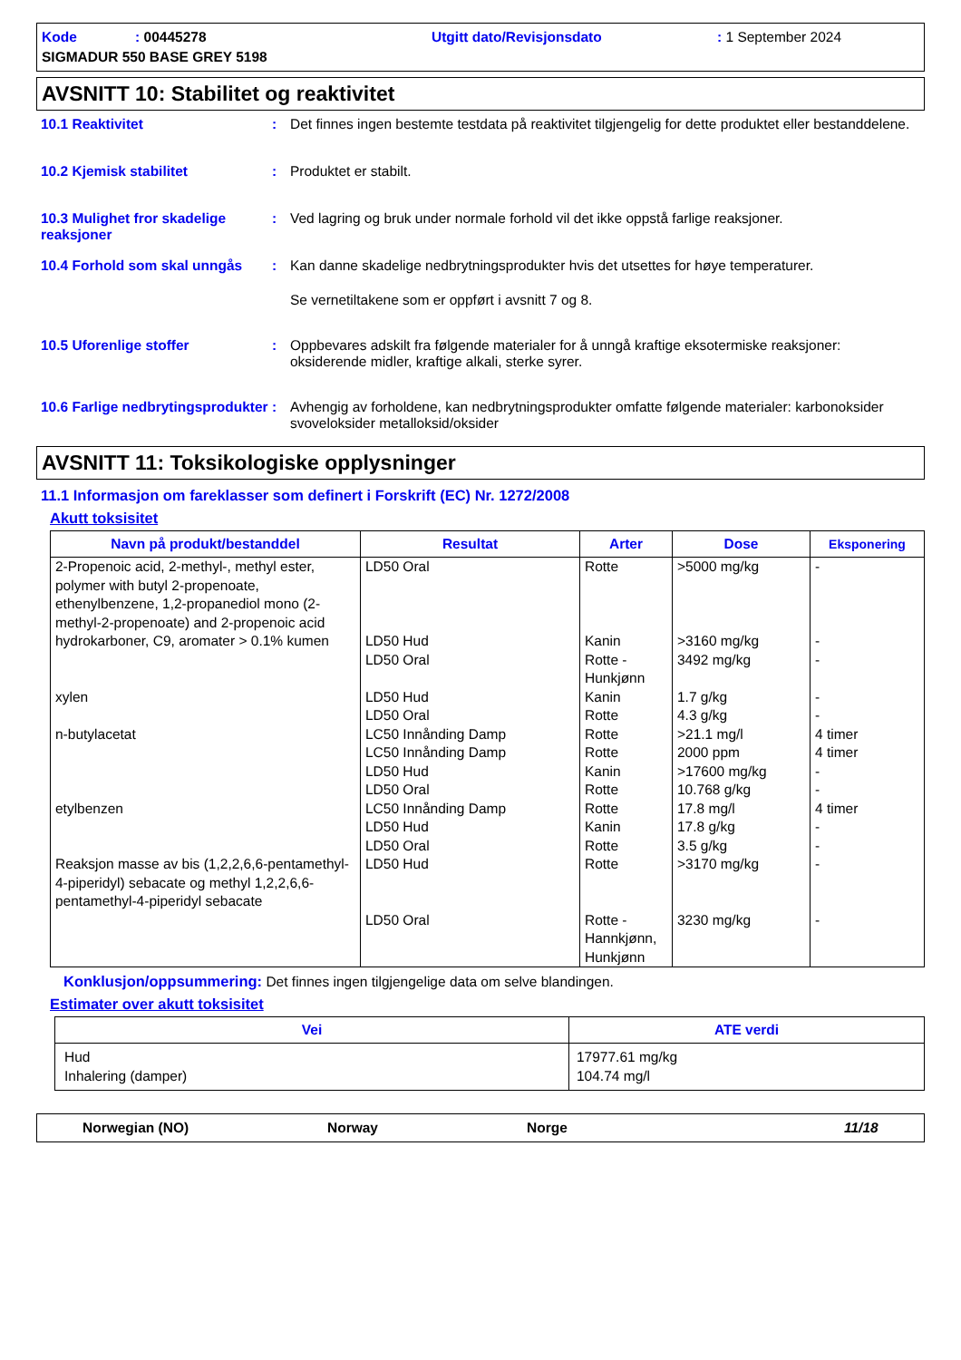Kode : 00445278
Utgitt dato/Revisjonsdato
: 1 September 2024
SIGMADUR 550 BASE GREY 5198
AVSNITT 10: Stabilitet og reaktivitet
10.1 Reaktivitet
:
Det finnes ingen bestemte testdata på reaktivitet tilgjengelig for dette produktet eller bestanddelene.
10.2 Kjemisk stabilitet
:
Produktet er stabilt.
10.3 Mulighet fror skadelige reaksjoner
:
Ved lagring og bruk under normale forhold vil det ikke oppstå farlige reaksjoner.
10.4 Forhold som skal unngås
:
Kan danne skadelige nedbrytningsprodukter hvis det utsettes for høye temperaturer.
Se vernetiltakene som er oppført i avsnitt 7 og 8.
10.5 Uforenlige stoffer
:
Oppbevares adskilt fra følgende materialer for å unngå kraftige eksotermiske reaksjoner: oksiderende midler, kraftige alkali, sterke syrer.
10.6 Farlige nedbrytingsprodukter
:
Avhengig av forholdene, kan nedbrytningsprodukter omfatte følgende materialer: karbonoksider svoveloksider metalloksid/oksider
AVSNITT 11: Toksikologiske opplysninger
11.1 Informasjon om fareklasser som definert i Forskrift (EC) Nr. 1272/2008
Akutt toksisitet
| Navn på produkt/bestanddel | Resultat | Arter | Dose | Eksponering |
| --- | --- | --- | --- | --- |
| 2-Propenoic acid, 2-methyl-, methyl ester, polymer with butyl 2-propenoate, ethenylbenzene, 1,2-propanediol mono (2-methyl-2-propenoate) and 2-propenoic acid | LD50 Oral | Rotte | >5000 mg/kg | - |
| hydrokarboner, C9, aromater > 0.1% kumen | LD50 Hud | Kanin | >3160 mg/kg | - |
| | LD50 Oral | Rotte - Hunkjønn | 3492 mg/kg | - |
| xylen | LD50 Hud LD50 Oral | Kanin Rotte | 1.7 g/kg 4.3 g/kg | - - |
| n-butylacetat | LC50 Innånding Damp LC50 Innånding Damp LD50 Hud LD50 Oral | Rotte Rotte Kanin Rotte | >21.1 mg/l 2000 ppm >17600 mg/kg 10.768 g/kg | 4 timer 4 timer - - |
| etylbenzen | LC50 Innånding Damp LD50 Hud LD50 Oral | Rotte Kanin Rotte | 17.8 mg/l 17.8 g/kg 3.5 g/kg | 4 timer - - |
| Reaksjon masse av bis (1,2,2,6,6-pentamethyl-4-piperidyl) sebacate og methyl 1,2,2,6,6-pentamethyl-4-piperidyl sebacate | LD50 Hud | Rotte | >3170 mg/kg | - |
| | LD50 Oral | Rotte - Hannkjønn, Hunkjønn | 3230 mg/kg | - |
Konklusjon/oppsummering: Det finnes ingen tilgjengelige data om selve blandingen.
Estimater over akutt toksisitet
| Vei | ATE verdi |
| --- | --- |
| Hud Inhalering (damper) | 17977.61 mg/kg 104.74 mg/l |
Norwegian (NO)
Norway
Norge
11/18